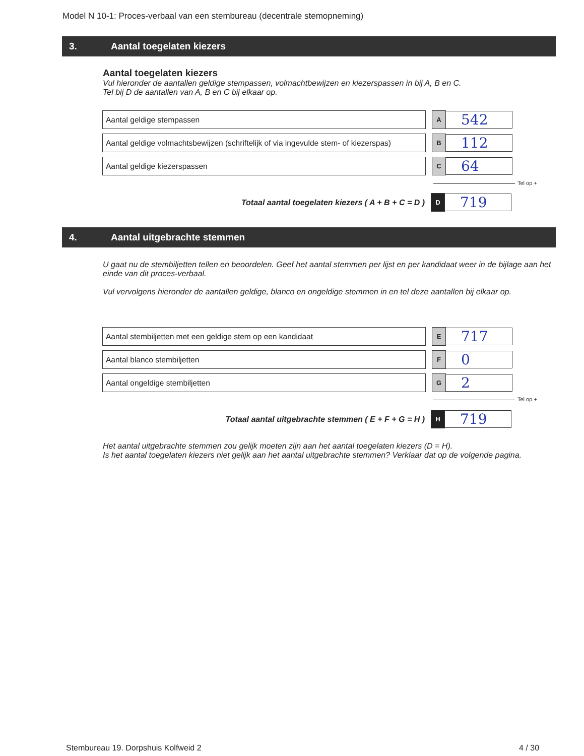Model N 10-1: Proces-verbaal van een stembureau (decentrale stemopneming)
3. Aantal toegelaten kiezers
Aantal toegelaten kiezers
Vul hieronder de aantallen geldige stempassen, volmachtbewijzen en kiezerspassen in bij A, B en C.
Tel bij D de aantallen van A, B en C bij elkaar op.
Aantal geldige stempassen
A
542
Aantal geldige volmachtsbewijzen (schriftelijk of via ingevulde stem- of kiezerspas)
B
112
Aantal geldige kiezerspassen
C
64
Tel op +
Totaal aantal toegelaten kiezers ( A + B + C = D )
D
719
4. Aantal uitgebrachte stemmen
U gaat nu de stembiljetten tellen en beoordelen. Geef het aantal stemmen per lijst en per kandidaat weer in de bijlage aan het einde van dit proces-verbaal.
Vul vervolgens hieronder de aantallen geldige, blanco en ongeldige stemmen in en tel deze aantallen bij elkaar op.
Aantal stembiljetten met een geldige stem op een kandidaat
E
717
Aantal blanco stembiljetten
F
0
Aantal ongeldige stembiljetten
G
2
Tel op +
Totaal aantal uitgebrachte stemmen ( E + F + G = H )
H
719
Het aantal uitgebrachte stemmen zou gelijk moeten zijn aan het aantal toegelaten kiezers (D = H).
Is het aantal toegelaten kiezers niet gelijk aan het aantal uitgebrachte stemmen? Verklaar dat op de volgende pagina.
Stembureau 19. Dorpshuis Kolfweid 2
4 / 30